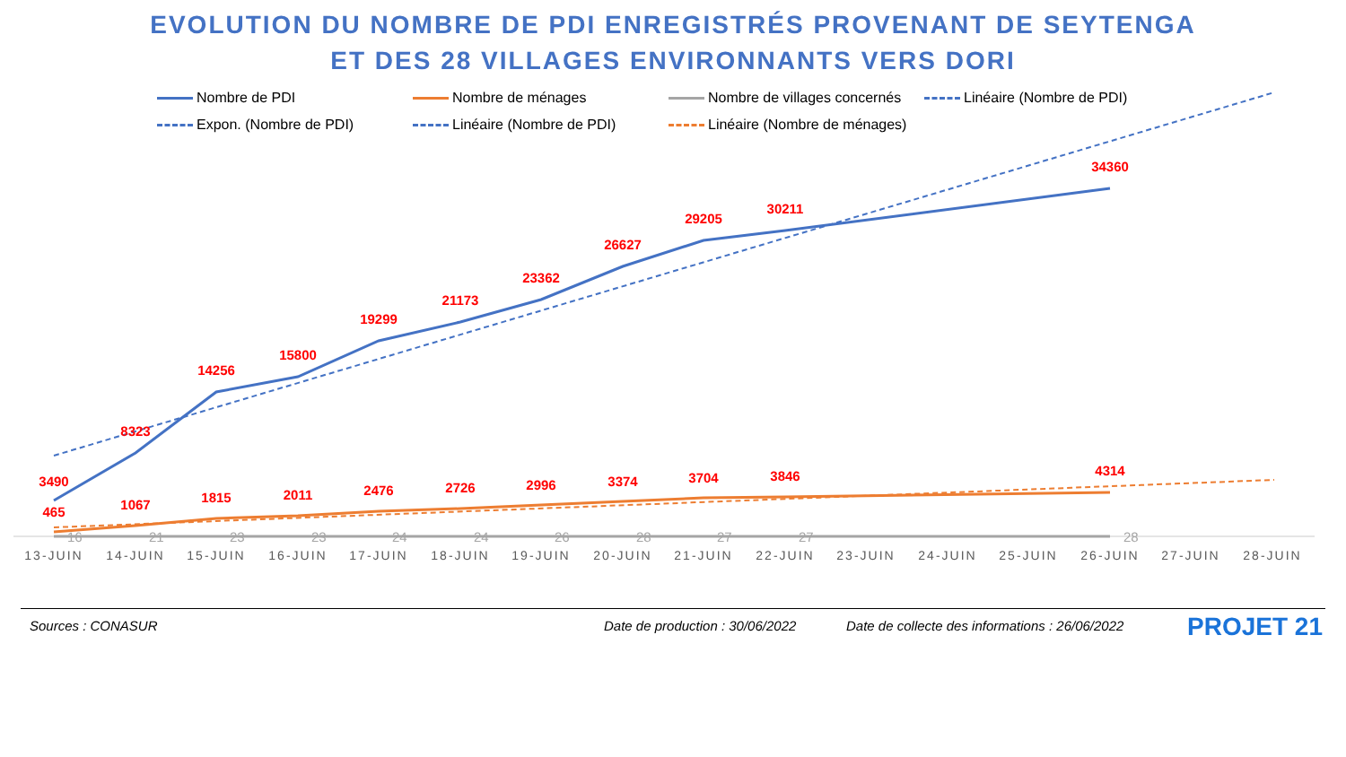EVOLUTION DU NOMBRE DE PDI ENREGISTRÉS PROVENANT DE SEYTENGA
ET DES 28 VILLAGES ENVIRONNANTS VERS DORI
Nombre de PDI
Nombre de ménages
Nombre de villages concernés
Linéaire (Nombre de PDI)
Expon. (Nombre de PDI)
Linéaire (Nombre de PDI)
Linéaire (Nombre de ménages)
3490
8323
14256
15800
19299
21173
23362
26627
29205
30211
34360
465
1067
1815
2011
2476
2726
2996
3374
3704
3846
4314
16
21
23
23
24
24
26
28
27
27
28
13-JUIN
14-JUIN
15-JUIN
16-JUIN
17-JUIN
18-JUIN
19-JUIN
20-JUIN
21-JUIN
22-JUIN
23-JUIN
24-JUIN
25-JUIN
26-JUIN
27-JUIN
28-JUIN
Sources : CONASUR Date de production : 30/06/2022
Date de collecte des informations : 26/06/2022
PROJET 21